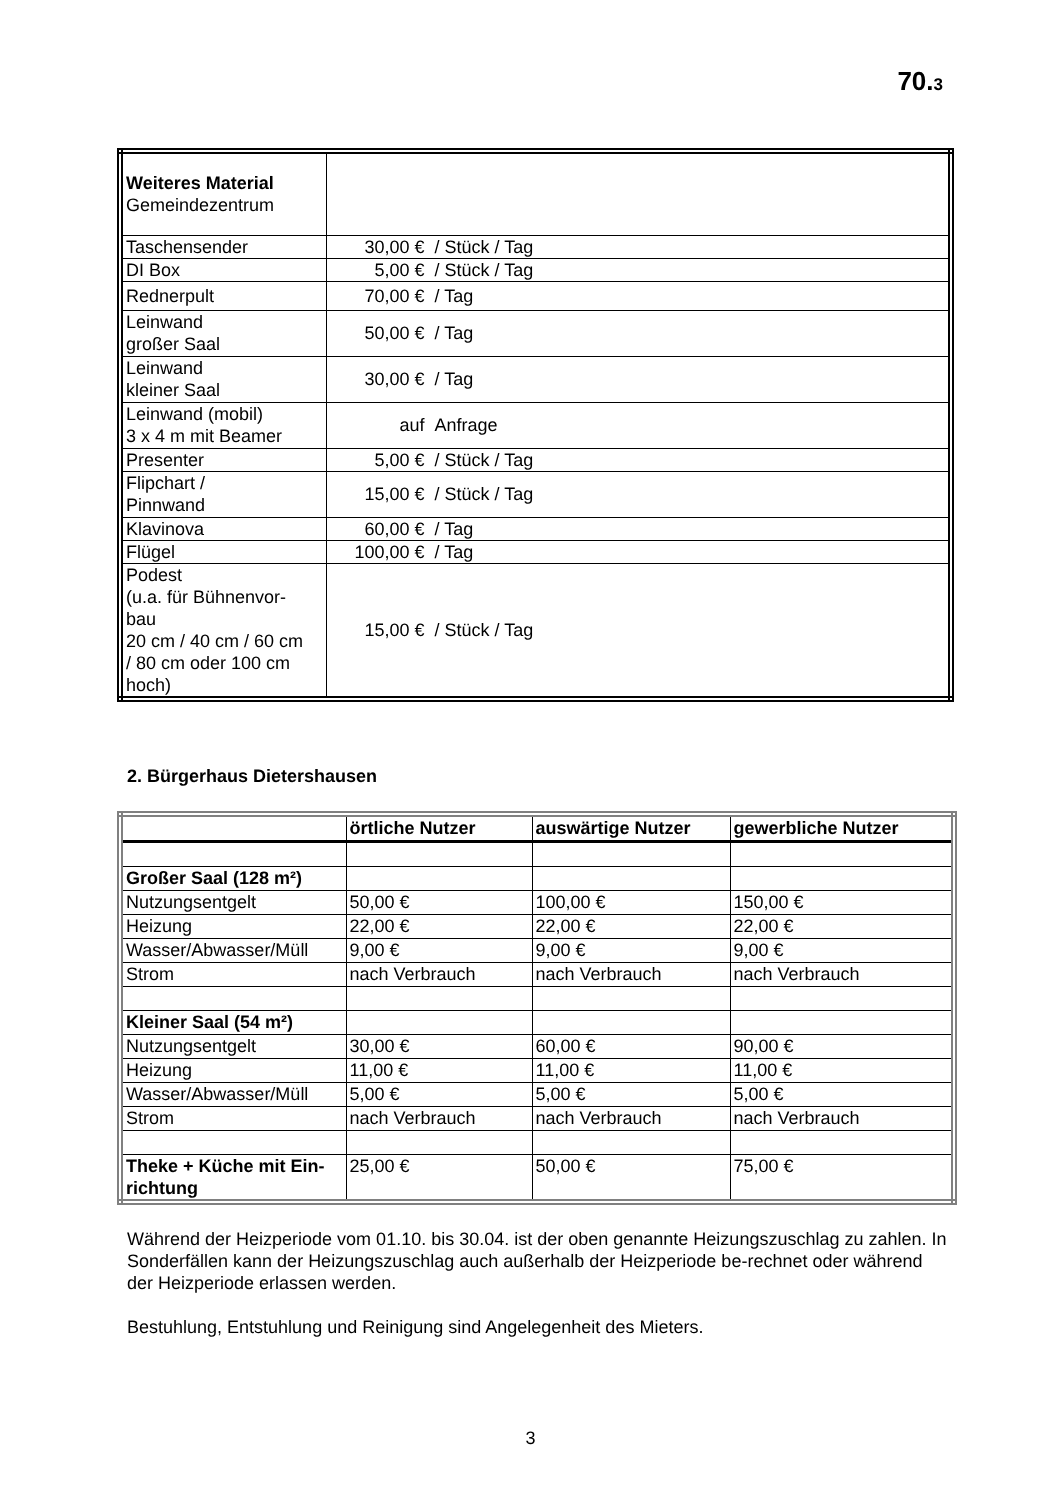70.3
| Weiteres Material Gemeindezentrum | |
| Taschensender | 30,00 € / Stück / Tag |
| DI Box | 5,00 € / Stück / Tag |
| Rednerpult | 70,00 € / Tag |
| Leinwand großer Saal | 50,00 € / Tag |
| Leinwand kleiner Saal | 30,00 € / Tag |
| Leinwand (mobil) 3 x 4 m mit Beamer | auf Anfrage |
| Presenter | 5,00 € / Stück / Tag |
| Flipchart / Pinnwand | 15,00 € / Stück / Tag |
| Klavinova | 60,00 € / Tag |
| Flügel | 100,00 € / Tag |
| Podest (u.a. für Bühnenvor- bau 20 cm / 40 cm / 60 cm / 80 cm oder 100 cm hoch) | 15,00 € / Stück / Tag |
2. Bürgerhaus Dietershausen
| | örtliche Nutzer | auswärtige Nutzer | gewerbliche Nutzer |
| --- | --- | --- | --- |
| Großer Saal (128 m²) | | | |
| Nutzungsentgelt | 50,00 € | 100,00 € | 150,00 € |
| Heizung | 22,00 € | 22,00 € | 22,00 € |
| Wasser/Abwasser/Müll | 9,00 € | 9,00 € | 9,00 € |
| Strom | nach Verbrauch | nach Verbrauch | nach Verbrauch |
| Kleiner Saal (54 m²) | | | |
| Nutzungsentgelt | 30,00 € | 60,00 € | 90,00 € |
| Heizung | 11,00 € | 11,00 € | 11,00 € |
| Wasser/Abwasser/Müll | 5,00 € | 5,00 € | 5,00 € |
| Strom | nach Verbrauch | nach Verbrauch | nach Verbrauch |
| Theke + Küche mit Ein- richtung | 25,00 € | 50,00 € | 75,00 € |
Während der Heizperiode vom 01.10. bis 30.04. ist der oben genannte Heizungszuschlag zu zahlen. In Sonderfällen kann der Heizungszuschlag auch außerhalb der Heizperiode be-rechnet oder während der Heizperiode erlassen werden.
Bestuhlung, Entstuhlung und Reinigung sind Angelegenheit des Mieters.
3